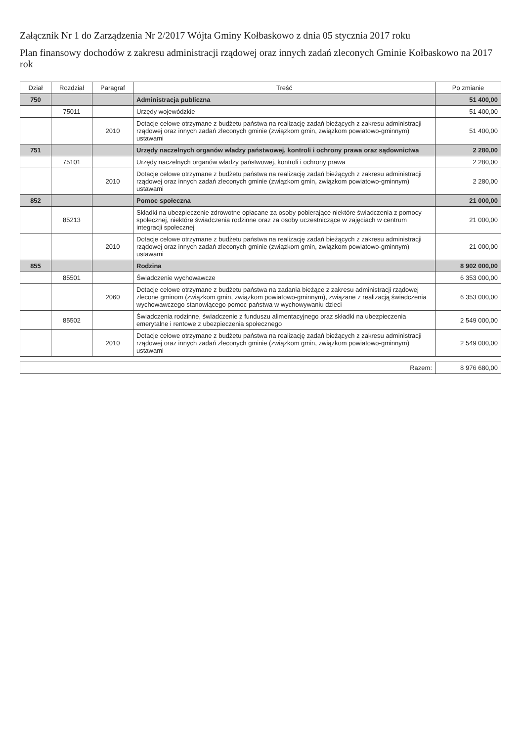Załącznik Nr 1 do Zarządzenia Nr 2/2017 Wójta Gminy Kołbaskowo z dnia 05 stycznia 2017 roku
Plan finansowy dochodów z zakresu administracji rządowej oraz innych zadań zleconych Gminie Kołbaskowo na 2017 rok
| Dział | Rozdział | Paragraf | Treść | Po zmianie |
| --- | --- | --- | --- | --- |
| 750 | | | Administracja publiczna | 51 400,00 |
| | 75011 | | Urzędy wojewódzkie | 51 400,00 |
| | | 2010 | Dotacje celowe otrzymane z budżetu państwa na realizację zadań bieżących z zakresu administracji rządowej oraz innych zadań zleconych gminie (związkom gmin, związkom powiatowo-gminnym) ustawami | 51 400,00 |
| 751 | | | Urzędy naczelnych organów władzy państwowej, kontroli i ochrony prawa oraz sądownictwa | 2 280,00 |
| | 75101 | | Urzędy naczelnych organów władzy państwowej, kontroli i ochrony prawa | 2 280,00 |
| | | 2010 | Dotacje celowe otrzymane z budżetu państwa na realizację zadań bieżących z zakresu administracji rządowej oraz innych zadań zleconych gminie (związkom gmin, związkom powiatowo-gminnym) ustawami | 2 280,00 |
| 852 | | | Pomoc społeczna | 21 000,00 |
| | 85213 | | Składki na ubezpieczenie zdrowotne opłacane za osoby pobierające niektóre świadczenia z pomocy społecznej, niektóre świadczenia rodzinne oraz za osoby uczestniczące w zajęciach w centrum integracji społecznej | 21 000,00 |
| | | 2010 | Dotacje celowe otrzymane z budżetu państwa na realizację zadań bieżących z zakresu administracji rządowej oraz innych zadań zleconych gminie (związkom gmin, związkom powiatowo-gminnym) ustawami | 21 000,00 |
| 855 | | | Rodzina | 8 902 000,00 |
| | 85501 | | Świadczenie wychowawcze | 6 353 000,00 |
| | | 2060 | Dotacje celowe otrzymane z budżetu państwa na zadania bieżące z zakresu administracji rządowej zlecone gminom (związkom gmin, związkom powiatowo-gminnym), związane z realizacją świadczenia wychowawczego stanowiącego pomoc państwa w wychowywaniu dzieci | 6 353 000,00 |
| | 85502 | | Świadczenia rodzinne, świadczenie z funduszu alimentacyjnego oraz składki na ubezpieczenia emerytalne i rentowe z ubezpieczenia społecznego | 2 549 000,00 |
| | | 2010 | Dotacje celowe otrzymane z budżetu państwa na realizację zadań bieżących z zakresu administracji rządowej oraz innych zadań zleconych gminie (związkom gmin, związkom powiatowo-gminnym) ustawami | 2 549 000,00 |
| Razem: | 8 976 680,00 |